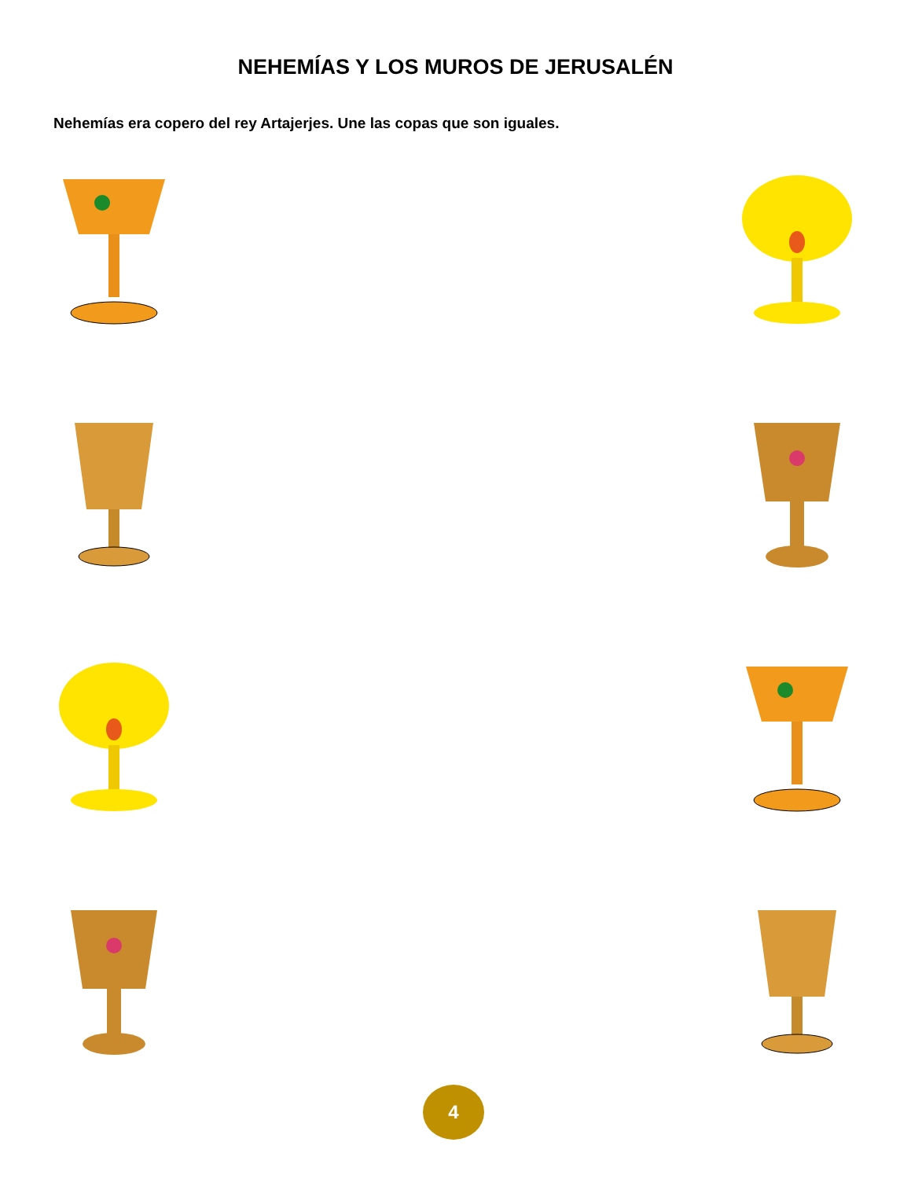NEHEMÍAS Y LOS MUROS DE JERUSALÉN
Nehemías era copero del rey Artajerjes. Une las copas que son iguales.
4